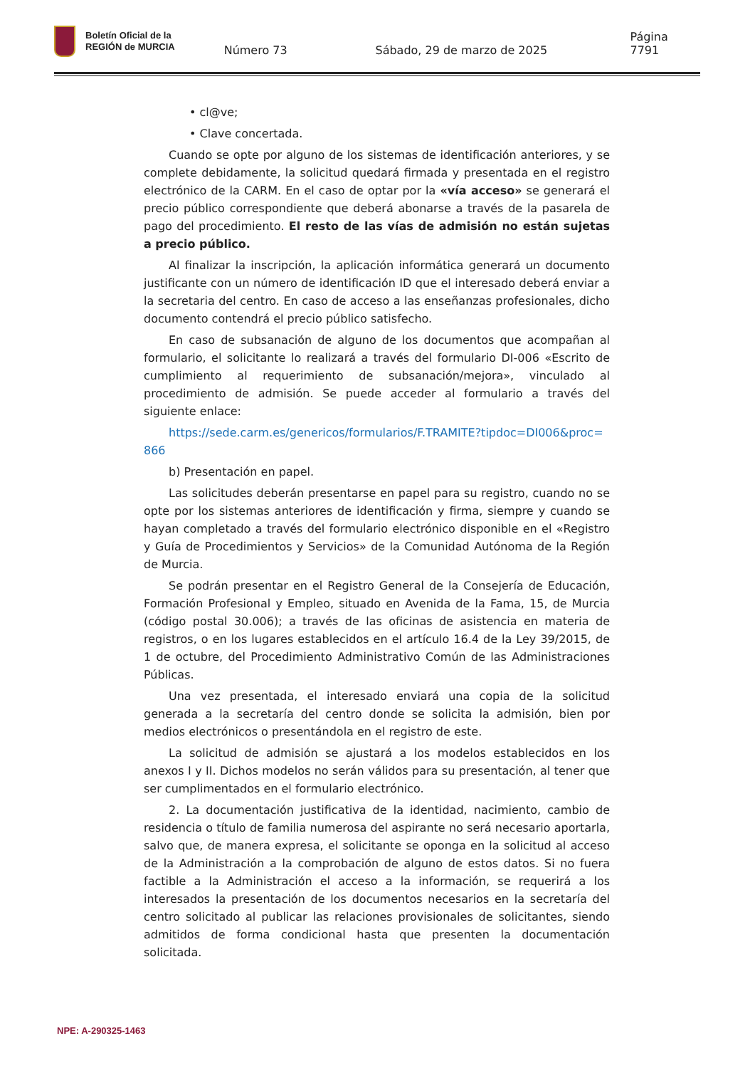Boletín Oficial de la
REGIÓN de MURCIA
Número 73
Sábado, 29 de marzo de 2025
Página 7791
• cl@ve;
• Clave concertada.
Cuando se opte por alguno de los sistemas de identificación anteriores, y se complete debidamente, la solicitud quedará firmada y presentada en el registro electrónico de la CARM. En el caso de optar por la «vía acceso» se generará el precio público correspondiente que deberá abonarse a través de la pasarela de pago del procedimiento. El resto de las vías de admisión no están sujetas a precio público.
Al finalizar la inscripción, la aplicación informática generará un documento justificante con un número de identificación ID que el interesado deberá enviar a la secretaria del centro. En caso de acceso a las enseñanzas profesionales, dicho documento contendrá el precio público satisfecho.
En caso de subsanación de alguno de los documentos que acompañan al formulario, el solicitante lo realizará a través del formulario DI-006 «Escrito de cumplimiento al requerimiento de subsanación/mejora», vinculado al procedimiento de admisión. Se puede acceder al formulario a través del siguiente enlace:
https://sede.carm.es/genericos/formularios/F.TRAMITE?tipdoc=DI006&proc=866
b) Presentación en papel.
Las solicitudes deberán presentarse en papel para su registro, cuando no se opte por los sistemas anteriores de identificación y firma, siempre y cuando se hayan completado a través del formulario electrónico disponible en el «Registro y Guía de Procedimientos y Servicios» de la Comunidad Autónoma de la Región de Murcia.
Se podrán presentar en el Registro General de la Consejería de Educación, Formación Profesional y Empleo, situado en Avenida de la Fama, 15, de Murcia (código postal 30.006); a través de las oficinas de asistencia en materia de registros, o en los lugares establecidos en el artículo 16.4 de la Ley 39/2015, de 1 de octubre, del Procedimiento Administrativo Común de las Administraciones Públicas.
Una vez presentada, el interesado enviará una copia de la solicitud generada a la secretaría del centro donde se solicita la admisión, bien por medios electrónicos o presentándola en el registro de este.
La solicitud de admisión se ajustará a los modelos establecidos en los anexos I y II. Dichos modelos no serán válidos para su presentación, al tener que ser cumplimentados en el formulario electrónico.
2. La documentación justificativa de la identidad, nacimiento, cambio de residencia o título de familia numerosa del aspirante no será necesario aportarla, salvo que, de manera expresa, el solicitante se oponga en la solicitud al acceso de la Administración a la comprobación de alguno de estos datos. Si no fuera factible a la Administración el acceso a la información, se requerirá a los interesados la presentación de los documentos necesarios en la secretaría del centro solicitado al publicar las relaciones provisionales de solicitantes, siendo admitidos de forma condicional hasta que presenten la documentación solicitada.
NPE: A-290325-1463